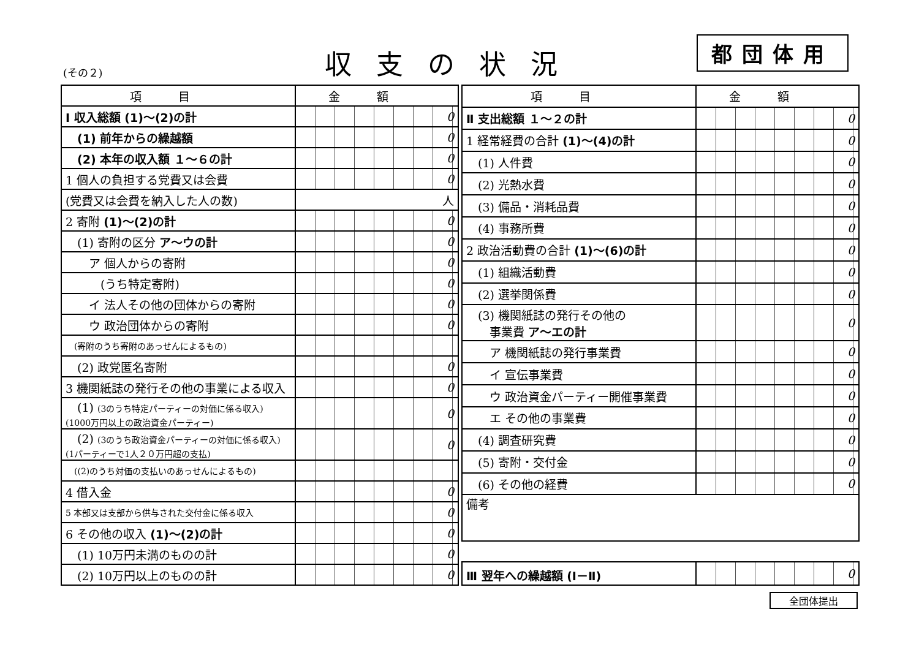(その２) 収支の状況 都団体用
| 項目 | 金額 |
| --- | --- |
| Ⅰ 収入総額 (1)～(2)の計 | 0 |
| (1) 前年からの繰越額 | 0 |
| (2) 本年の収入額 １～６の計 | 0 |
| 1 個人の負担する党費又は会費 | 0 |
| (党費又は会費を納入した人の数) | 人 |
| 2 寄附 (1)～(2)の計 | 0 |
| (1) 寄附の区分 ア～ウの計 | 0 |
| ア 個人からの寄附 | 0 |
| (うち特定寄附) | 0 |
| イ 法人その他の団体からの寄附 | 0 |
| ウ 政治団体からの寄附 | 0 |
| (寄附のうち寄附のあっせんによるもの) | |
| (2) 政党匿名寄附 | 0 |
| 3 機関紙誌の発行その他の事業による収入 | 0 |
| (1) (3のうち特定パーティーの対価に係る収入) (1000万円以上の政治資金パーティー) | 0 |
| (2) (3のうち政治資金パーティーの対価に係る収入) (1パーティーで1人２０万円超の支払) | 0 |
| ((2)のうち対価の支払いのあっせんによるもの) | |
| 4 借入金 | 0 |
| 5 本部又は支部から供与された交付金に係る収入 | 0 |
| 6 その他の収入 (1)～(2)の計 | 0 |
| (1) 10万円未満のものの計 | 0 |
| (2) 10万円以上のものの計 | 0 |
| 項目 | 金額 |
| --- | --- |
| Ⅱ 支出総額 １～２の計 | 0 |
| 1 経常経費の合計 (1)～(4)の計 | 0 |
| (1) 人件費 | 0 |
| (2) 光熱水費 | 0 |
| (3) 備品・消耗品費 | 0 |
| (4) 事務所費 | 0 |
| 2 政治活動費の合計 (1)～(6)の計 | 0 |
| (1) 組織活動費 | 0 |
| (2) 選挙関係費 | 0 |
| (3) 機関紙誌の発行その他の 事業費 ア～エの計 | 0 |
| ア 機関紙誌の発行事業費 | 0 |
| イ 宣伝事業費 | 0 |
| ウ 政治資金パーティー開催事業費 | 0 |
| エ その他の事業費 | 0 |
| (4) 調査研究費 | 0 |
| (5) 寄附・交付金 | 0 |
| (6) その他の経費 | 0 |
| 備考 | |
| Ⅲ 翌年への繰越額 (Ⅰ－Ⅱ) | 0 |
全団体提出